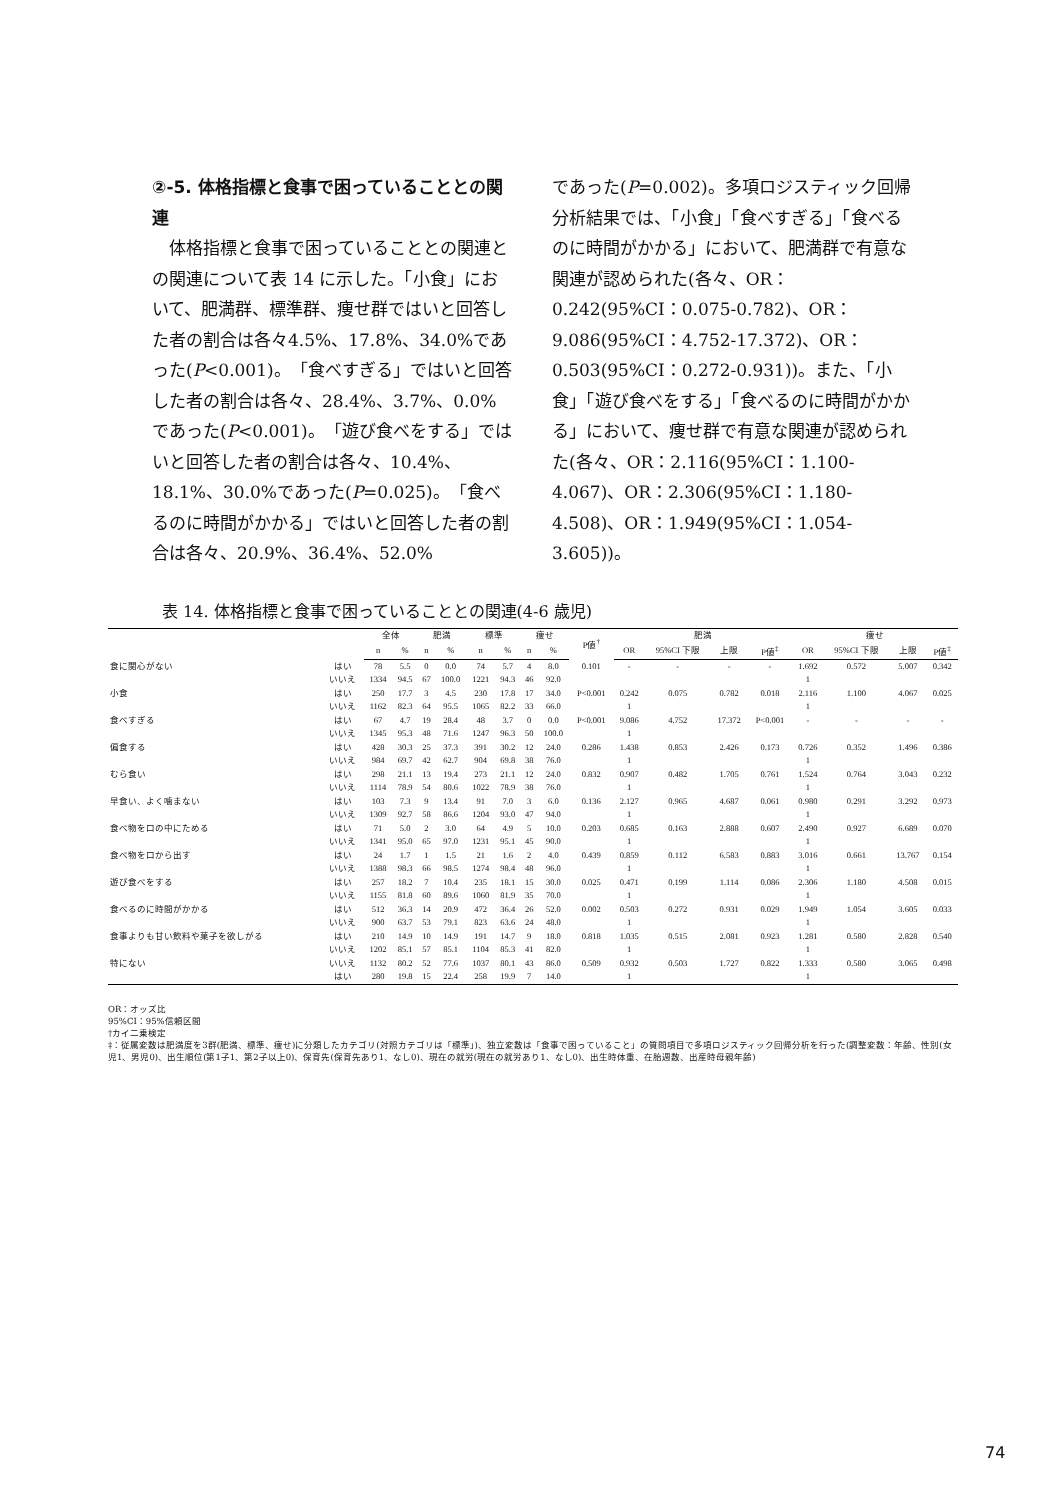②-5. 体格指標と食事で困っていることとの関連
　体格指標と食事で困っていることとの関連との関連について表 14 に示した。「小食」において、肥満群、標準群、痩せ群ではいと回答した者の割合は各々4.5%、17.8%、34.0%であった(P<0.001)。「食べすぎる」ではいと回答した者の割合は各々、28.4%、3.7%、0.0%であった(P<0.001)。「遊び食べをする」ではいと回答した者の割合は各々、10.4%、18.1%、30.0%であった(P=0.025)。「食べるのに時間がかかる」ではいと回答した者の割合は各々、20.9%、36.4%、52.0%
であった(P=0.002)。多項ロジスティック回帰分析結果では、「小食」「食べすぎる」「食べるのに時間がかかる」において、肥満群で有意な関連が認められた(各々、OR：0.242(95%CI：0.075-0.782)、OR：9.086(95%CI：4.752-17.372)、OR：0.503(95%CI：0.272-0.931))。また、「小食」「遊び食べをする」「食べるのに時間がかかる」において、痩せ群で有意な関連が認められた(各々、OR：2.116(95%CI：1.100-4.067)、OR：2.306(95%CI：1.180-4.508)、OR：1.949(95%CI：1.054-3.605))。
表 14. 体格指標と食事で困っていることとの関連(4-6 歳児)
| | | 全体 | | 肥満 | | 標準 | | 痩せ | | P値<sup>†</sup> | 肥満 | | | | 痩せ | | | |
| --- | --- | --- | --- | --- | --- | --- | --- | --- | --- | --- | --- | --- | --- | --- | --- | --- | --- | --- |
| | | n | % | n | % | n | % | n | % | | OR | 95%CI 下限 | 上限 | P値<sup>‡</sup> | OR | 95%CI 下限 | 上限 | P値<sup>‡</sup> |
| 食に関心がない | はい | 78 | 5.5 | 0 | 0.0 | 74 | 5.7 | 4 | 8.0 | 0.101 | - | - | - | - | 1.692 | 0.572 | 5.007 | 0.342 |
| | いいえ | 1334 | 94.5 | 67 | 100.0 | 1221 | 94.3 | 46 | 92.0 | | | | | | 1 | | | |
| 小食 | はい | 250 | 17.7 | 3 | 4.5 | 230 | 17.8 | 17 | 34.0 | P<0.001 | 0.242 | 0.075 | 0.782 | 0.018 | 2.116 | 1.100 | 4.067 | 0.025 |
| | いいえ | 1162 | 82.3 | 64 | 95.5 | 1065 | 82.2 | 33 | 66.0 | | 1 | | | | 1 | | | |
| 食べすぎる | はい | 67 | 4.7 | 19 | 28.4 | 48 | 3.7 | 0 | 0.0 | P<0.001 | 9.086 | 4.752 | 17.372 | P<0.001 | - | - | - | - |
| | いいえ | 1345 | 95.3 | 48 | 71.6 | 1247 | 96.3 | 50 | 100.0 | | 1 | | | | | | | |
| 偏食する | はい | 428 | 30.3 | 25 | 37.3 | 391 | 30.2 | 12 | 24.0 | 0.286 | 1.438 | 0.853 | 2.426 | 0.173 | 0.726 | 0.352 | 1.496 | 0.386 |
| | いいえ | 984 | 69.7 | 42 | 62.7 | 904 | 69.8 | 38 | 76.0 | | 1 | | | | 1 | | | |
| むら食い | はい | 298 | 21.1 | 13 | 19.4 | 273 | 21.1 | 12 | 24.0 | 0.832 | 0.907 | 0.482 | 1.705 | 0.761 | 1.524 | 0.764 | 3.043 | 0.232 |
| | いいえ | 1114 | 78.9 | 54 | 80.6 | 1022 | 78.9 | 38 | 76.0 | | 1 | | | | 1 | | | |
| 早食い、よく噛まない | はい | 103 | 7.3 | 9 | 13.4 | 91 | 7.0 | 3 | 6.0 | 0.136 | 2.127 | 0.965 | 4.687 | 0.061 | 0.980 | 0.291 | 3.292 | 0.973 |
| | いいえ | 1309 | 92.7 | 58 | 86.6 | 1204 | 93.0 | 47 | 94.0 | | 1 | | | | 1 | | | |
| 食べ物を口の中にためる | はい | 71 | 5.0 | 2 | 3.0 | 64 | 4.9 | 5 | 10.0 | 0.203 | 0.685 | 0.163 | 2.888 | 0.607 | 2.490 | 0.927 | 6.689 | 0.070 |
| | いいえ | 1341 | 95.0 | 65 | 97.0 | 1231 | 95.1 | 45 | 90.0 | | 1 | | | | 1 | | | |
| 食べ物を口から出す | はい | 24 | 1.7 | 1 | 1.5 | 21 | 1.6 | 2 | 4.0 | 0.439 | 0.859 | 0.112 | 6.583 | 0.883 | 3.016 | 0.661 | 13.767 | 0.154 |
| | いいえ | 1388 | 98.3 | 66 | 98.5 | 1274 | 98.4 | 48 | 96.0 | | 1 | | | | 1 | | | |
| 遊び食べをする | はい | 257 | 18.2 | 7 | 10.4 | 235 | 18.1 | 15 | 30.0 | 0.025 | 0.471 | 0.199 | 1.114 | 0.086 | 2.306 | 1.180 | 4.508 | 0.015 |
| | いいえ | 1155 | 81.8 | 60 | 89.6 | 1060 | 81.9 | 35 | 70.0 | | 1 | | | | 1 | | | |
| 食べるのに時間がかかる | はい | 512 | 36.3 | 14 | 20.9 | 472 | 36.4 | 26 | 52.0 | 0.002 | 0.503 | 0.272 | 0.931 | 0.029 | 1.949 | 1.054 | 3.605 | 0.033 |
| | いいえ | 900 | 63.7 | 53 | 79.1 | 823 | 63.6 | 24 | 48.0 | | 1 | | | | 1 | | | |
| 食事よりも甘い飲料や菓子を欲しがる | はい | 210 | 14.9 | 10 | 14.9 | 191 | 14.7 | 9 | 18.0 | 0.818 | 1.035 | 0.515 | 2.081 | 0.923 | 1.281 | 0.580 | 2.828 | 0.540 |
| | いいえ | 1202 | 85.1 | 57 | 85.1 | 1104 | 85.3 | 41 | 82.0 | | 1 | | | | 1 | | | |
| 特にない | いいえ | 1132 | 80.2 | 52 | 77.6 | 1037 | 80.1 | 43 | 86.0 | 0.509 | 0.932 | 0.503 | 1.727 | 0.822 | 1.333 | 0.580 | 3.065 | 0.498 |
| | はい | 280 | 19.8 | 15 | 22.4 | 258 | 19.9 | 7 | 14.0 | | 1 | | | | 1 | | | |
OR：オッズ比
95%CI：95%信頼区間
†カイ二乗検定
‡：従属変数は肥満度を3群(肥満、標準、痩せ)に分類したカテゴリ(対照カテゴリは「標準」)、独立変数は「食事で困っていること」の質問項目で多項ロジスティック回帰分析を行った(調整変数：年齢、性別(女児1、男児0)、出生順位(第1子1、第2子以上0)、保育先(保育先あり1、なし0)、現在の就労(現在の就労あり1、なし0)、出生時体重、在胎週数、出産時母親年齢)
74